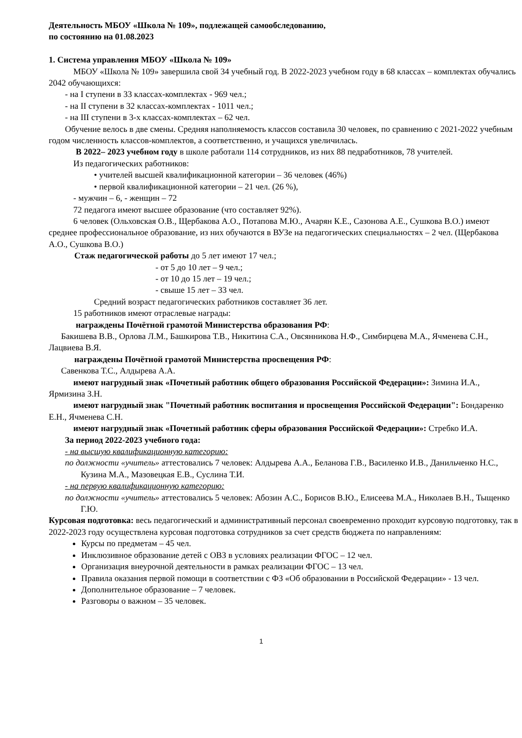Деятельность МБОУ «Школа № 109», подлежащей самообследованию,
по состоянию на 01.08.2023
1. Система управления МБОУ «Школа № 109»
МБОУ «Школа № 109» завершила свой 34 учебный год. В 2022-2023 учебном году в 68 классах – комплектах обучались 2042 обучающихся:
- на I ступени в 33 классах-комплектах - 969 чел.;
- на II ступени в 32 классах-комплектах - 1011 чел.;
- на III ступени в 3-х классах-комплектах – 62 чел.
Обучение велось в две смены. Средняя наполняемость классов составила 30 человек, по сравнению с 2021-2022 учебным годом численность классов-комплектов, а соответственно, и учащихся увеличилась.
В 2022– 2023 учебном году в школе работали 114 сотрудников, из них 88 педработников, 78 учителей.
Из педагогических работников:
• учителей высшей квалификационной категории – 36 человек (46%)
• первой квалификационной категории – 21 чел. (26 %),
- мужчин – 6, - женщин – 72
72 педагога имеют высшее образование (что составляет 92%).
6 человек (Ольховская О.В., Щербакова А.О., Потапова М.Ю., Ачарян К.Е., Сазонова А.Е., Сушкова В.О.) имеют среднее профессиональное образование, из них обучаются в ВУЗе на педагогических специальностях – 2 чел. (Щербакова А.О., Сушкова В.О.)
Стаж педагогической работы до 5 лет имеют 17 чел.;
- от 5 до 10 лет – 9 чел.;
- от 10 до 15 лет – 19 чел.;
- свыше 15 лет – 33 чел.
Средний возраст педагогических работников составляет 36 лет.
15 работников имеют отраслевые награды:
награждены Почётной грамотой Министерства образования РФ:
Бакишева В.В., Орлова Л.М., Башкирова Т.В., Никитина С.А., Овсянникова Н.Ф., Симбирцева М.А., Ячменева С.Н., Лацвиева В.Я.
награждены Почётной грамотой Министерства просвещения РФ:
Савенкова Т.С., Алдырева А.А.
имеют нагрудный знак «Почетный работник общего образования Российской Федерации»: Зимина И.А., Ярмизина З.Н.
имеют нагрудный знак "Почетный работник воспитания и просвещения Российской Федерации": Бондаренко Е.Н., Ячменева С.Н.
имеют нагрудный знак «Почетный работник сферы образования Российской Федерации»: Стребко И.А.
За период 2022-2023 учебного года:
- на высшую квалификационную категорию:
по должности «учитель» аттестовались 7 человек: Алдырева А.А., Беланова Г.В., Василенко И.В., Данильченко Н.С., Кузина М.А., Мазовецкая Е.В., Суслина Т.И.
- на первую квалификационную категорию:
по должности «учитель» аттестовались 5 человек: Абозин А.С., Борисов В.Ю., Елисеева М.А., Николаев В.Н., Тыщенко Г.Ю.
Курсовая подготовка: весь педагогический и административный персонал своевременно проходит курсовую подготовку, так в 2022-2023 году осуществлена курсовая подготовка сотрудников за счет средств бюджета по направлениям:
Курсы по предметам – 45 чел.
Инклюзивное образование детей с ОВЗ в условиях реализации ФГОС – 12 чел.
Организация внеурочной деятельности в рамках реализации ФГОС – 13 чел.
Правила оказания первой помощи в соответствии с ФЗ «Об образовании в Российской Федерации» - 13 чел.
Дополнительное образование – 7 человек.
Разговоры о важном – 35 человек.
1